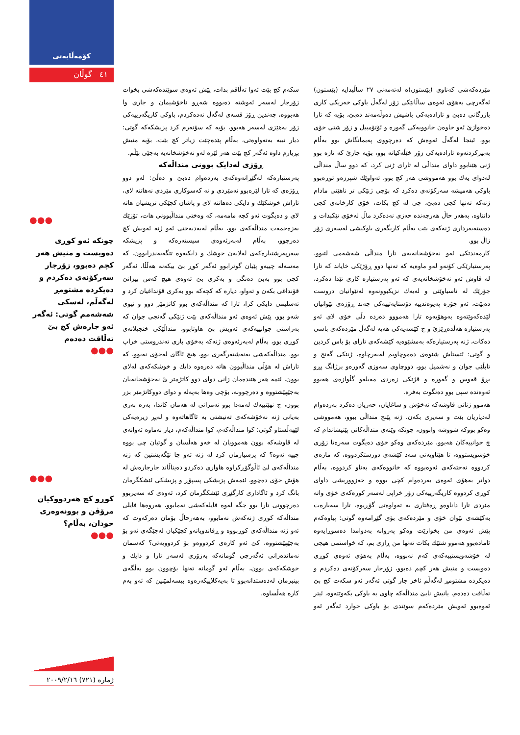کۆمەڵایەتی
٤١ گوڵان
●●●
چونکە ئەو کوڕی دەویست و منیش هەر کچم دەبوو، زۆرجار سەرکۆنەی دەکردم و دەیکردە مشتومڕ لەگەڵم، لەسکی شەشەمم گوتی: ئەگەر ئەو جارەش کچ بێ تەڵاقت دەدەم
●●●
●●●
کوڕو کچ هەردووکیان مرۆڤن و بوونەوەری خودان، بەڵام؟
●●●
مێردەکەشی کەناوی (بێستون)ە لەتەمەنی ٢٧ ساڵیدایە (بێستون) ئەگەرچی بەهۆی ئەوەی ساڵانێکی زۆر لەگەڵ باوکی خەریکی کاری بازرگانی دەبێ و تارادەیەکی باشیش دەوڵەمەند دەبێ، بۆیە کە تارا دەخوازێ ئەو خاوەن خانوویەکی گەورە و ئۆتۆمبیل و زۆر شتی خۆی بوو، ئینجا لەگەڵ ئەوەش کە دەرچووی پەیمانگاش بوو بەڵام بەبیرکردنەوە تارادەیەکی زۆر خێڵەکیانە بوو، بۆیە جارێ کە تازە بوو ژنی هێنابوو داوای منداڵی لە تارای ژنی کرد، کە دوو ساڵ منداڵی لەدوای یەك بوو هەمووشی هەر کچ بوو، تەواوێك شپرزەو توڕەبوو باوکی هەمیشە سەرکۆنەی دەکرد کە بۆچی ژنێکی تر ناهێنی مادام ژنەکە تەنها کچی دەبێ، چی لە کچ بکات، خۆی کارخانەی کچی دانناوە، بەهەر حاڵ هەرچەندە حەزی نەدەکرد ماڵ لەخۆی تێکبدات و دەستەبەرداری ژنەکەی بێت بەڵام کاریگەری باوکیشی لەسەری زۆر زاڵ بوو.
کارمەندێکی ئەو نەخۆشخانەیەی تارا منداڵی شەشەمی لێبوو، پەرستیارێکی کۆنەو لەو ماوەیە کە تەنها دوو ڕۆژێکی خایاند کە تارا لە قاوش ئەو نەخۆشخانەیەی کە ئەو پەرستیارە کاری تێدا دەکرد، جۆرێك لە ناسیاوێتی و لەیەك نزیکبوونەوە لەنێوانیان دروست دەبێت، ئەو جۆرە پەیوەندییە دۆستایەتییەکی چەند ڕۆژەی نێوانیان لێدەکەوێتەوە بەوهۆیەوە تارا هەمووو دەردە دڵی خۆی لای ئەو پەرستیارە هەڵدەڕێژێ و چ کێشەیەکی هەیە لەگەڵ مێردەکەی باسی دەکات، ژنە پەرستیارەکە بەمشێوەیە کێشەکەی تارای بۆ باس کردین و گوتی: ئێستاش شێوەی دەموچاویم لەبەرچاوە، ژنێکی گەنج و تابڵێی جوان و نەشمیل بوو، دووچاوی سەوزی گەورەو برژانگ پڕو بڕۆ قەوس و گەورە و قژێکی زەردی مەیلەو گڵوازەی هەبوو ئەوەندە سپی بوو دەتگوت بەفرە.
هەموو ژنانی قاوشەکە نەخۆش و ساغایان، حەزیان دەکرد بەردەوام لەدیاریان بێت و سەیری بکەن، ژنە پێنج منداڵی ببوو، هەمووشی وەکو بووکە شووشە وابوون، چونکە وێنەی منداڵەکانی پێنیشاندام کە چ جوانییەکان هەبوو، مێردەکەی وەکو خۆی دەیگوت سەرەتا زۆری خۆشویستووە، تا هێناویەتی سەد کێشەی دورستکردووە، کە مارەی کردووە نەختەکەی ئەوەبووە کە خانووەکەی بەناو کردووە، بەڵام دواتر بەهۆی ئەوەی بەردەوام کچی بووە و خەزووریشی داوای کوڕی کردووە کاریگەرییەکی زۆر خراپی لەسەر کورەکەی خۆی واتە مێردی تارا داناوەو ڕەفتاری بە تەواوەتی گۆڕیوە، تارا سەبارەت بەکێشەی نێوان خۆی و مێردەکەی بۆی گێڕامەوە گوتی: پیاوەکەم پێش ئەوەی من بخوازێت وەکو پەروانە بەدوامدا دەسوڕایەوە ئامادەبوو هەموو شتێك بکات تەنها من ڕازی بم، کە خواستمی هیچی لە خۆشەویستییەکەی کەم نەبووە، بەڵام بەهۆی ئەوەی کوڕی دەویست و منیش هەر کچم دەبوو، زۆرجار سەرکۆنەی دەکردم و دەیکردە مشتومڕ لەگەڵم ئاخر جار گوتی ئەگەر ئەو سکەت کچ بێ تەڵاقت دەدەم، یانیش نابێ منداڵەکە چاوی بە باوکی بکەوێتەوە، ئیتر ئەوەبوو ئەویش مێردەکەم سوێندی بۆ باوکی خوارد ئەگەر ئەو سکەم کچ بێت ئەوا تەڵاقم بدات، پێش ئەوەی سوێندەکەشی بخوات زۆرجار لەسەر ئەوشتە دەبووە شەڕو ناخۆشیمان و جاری وا هەبووە، چەندین ڕۆژ قسەی لەگەڵ نەدەکردم، باوکی کاریگەرییەکی زۆر بەهێزی لەسەر هەبوو، بۆیە کە سۆنەرم کرد پزیشکەکە گوتی: دیار نییە بەتەواوەتی، بەڵام پێدەچێت زیاتر کچ بێت، بۆیە منیش بڕیارم داوە ئەگەر کچ بێت هەر لێرە لەو نەخۆشخانەیە بەجێی بێڵم.
ڕۆژی لەدایک بوونی منداڵەکە
پەرستیارەکە لەگێڕانەوەکەی بەردەوام دەبێ و دەڵێ: لەو دوو ڕۆژەی کە تارا لێرەبوو نەمێردی و نە کەسوکاری مێردی نەهاتنە لای، تاراش خوشکێك و دایکی دەهاتنە لای و پاشان کچێکی تریشیان هاتە لای و دەیگوت ئەو کچە مامەمە، کە وەختی منداڵبوونی هات، تۆزێك بەزەحمەت منداڵەکەی بوو، بەڵام لەبەدبەختی ئەو ژنە ئەویش کچ دەرچوو، بەڵام لەبەرئەوەی سیستەرەکە و پزیشکە سەرپەرشتیارەکەی لەلایەن خوشك و دایکیەوە تێگەیەندرابوون، کە مەسەلە چییەو پێیان گوترابوو ئەگەر کوڕ بێ بیکەنە هەڵڵا، ئەگەر کچی بوو بەبێ دەنگی و بەکری بێ ئەوەی هیچ کەس بیزانێ قۆنداغی بکەن و تەواو، دیارە کە کچەکە بوو بەکری قۆنداغیان کرد و تەسلیمی دایکی کرا، تارا کە منداڵەکەی بوو کاتژمێر دوو و نیوی شەو بوو، پێش ئەوەی ئەو منداڵەکەی بێت ژنێکی گەنجی جوان کە بەراستی جوانییەکەی ئەویش بێ هاوتابوو، منداڵێکی خنجیلانەی کوڕی بوو، بەڵام لەبەرئەوەی ژنەکە بەخۆی باری تەندروستی خراپ بوو، منداڵەکەشی بەنەشتەرگەری بوو، هیچ ئاگای لەخۆی نەبوو، کە تاراش لە هۆڵی منداڵبوون هاتە دەرەوە دایك و خوشکەکەی لەلای بوون، ئێمە هەر هێندەمان زانی دوای دوو کاتژمێر ێ نەخۆشخانەیان بەجێهێشتووە و دەرچوونە، بۆچی وەها بەپەلە و دوای دووکاتژمێر بزر بوون، چ نهێنییەك لەمەدا بوو نەمزانی لە هەمان کاتدا، بەرە بەری بەیانی ژنە نەخۆشەکەی تەنیشتی بە ئاگاهاتەوە و لەپڕ زیرەیەکی لێهەڵستاو گوتی: کوا منداڵەکەم، کوا منداڵەکەم، دیار نەماوە ئەوانەی لە قاوشەکە بوون هەموویان لە خەو هەڵسان و گوتیان چی بووە چییە ئەوە؟ کە پرسیارمان کرد لە ژنە ئەو جا تێگەیشتین کە ژنە منداڵەکەی لێ ئاڵوگۆڕکراوە هاواری دەکردو دەیناڵاند جارجارەش لە هۆش خۆی دەچوو، ئێمەش پزیشکی پسپۆڕ و پزیشکی ئێشکگرمان بانگ کرد و ئاگاداری کارگێڕی ئێشکگرمان کرد، ئەوەی کە سەیربوو دەرچوونی تارا بوو جگە لەوە فایلەکەشی نەمابوو، هەروەها فایلی منداڵەکە کوڕی ژنەکەش نەمابوو، بەهەرحاڵ بۆمان دەرکەوت کە ئەو ژنە منداڵەکەی کوڕبووە و ڕفاندویانەو کچێکیان لەجێگەی ئەو بۆ بەجێهێشتووە، کێ ئەو کارەی کردووەو بۆ کردوویەتی؟ کەسمان نەماندەزانی ئەگەرچی گومانەکە بەزۆری لەسەر تارا و دایك و خوشکەکەی بوون، بەڵام ئەو گومانە تەنها بۆچوون بوو بەڵگەی بینبرمان لەدەستدانەبوو تا بەیەکلاییکەرەوە بیسەلمێنین کە ئەو بەم کارە هەڵساوە.
ژمارە (٧٢١) ٢٠٠٩/٢/١٦